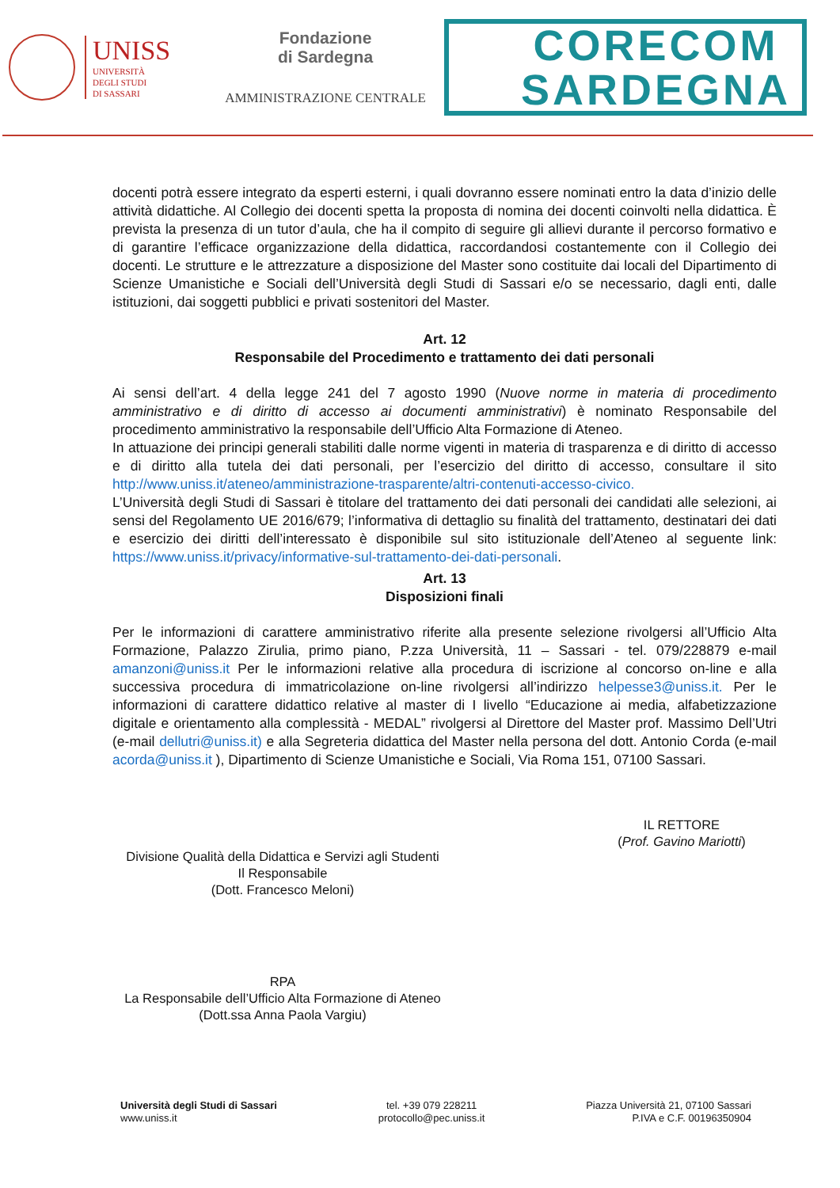UNISS
UNIVERSITÀ
DEGLI STUDI
DI SASSARI
Fondazione
di Sardegna
AMMINISTRAZIONE CENTRALE
CORECOM
SARDEGNA
docenti potrà essere integrato da esperti esterni, i quali dovranno essere nominati entro la data d’inizio delle attività didattiche. Al Collegio dei docenti spetta la proposta di nomina dei docenti coinvolti nella didattica. È prevista la presenza di un tutor d’aula, che ha il compito di seguire gli allievi durante il percorso formativo e di garantire l’efficace organizzazione della didattica, raccordandosi costantemente con il Collegio dei docenti. Le strutture e le attrezzature a disposizione del Master sono costituite dai locali del Dipartimento di Scienze Umanistiche e Sociali dell’Università degli Studi di Sassari e/o se necessario, dagli enti, dalle istituzioni, dai soggetti pubblici e privati sostenitori del Master.
Art. 12
Responsabile del Procedimento e trattamento dei dati personali
Ai sensi dell’art. 4 della legge 241 del 7 agosto 1990 (Nuove norme in materia di procedimento amministrativo e di diritto di accesso ai documenti amministrativi) è nominato Responsabile del procedimento amministrativo la responsabile dell’Ufficio Alta Formazione di Ateneo.
In attuazione dei principi generali stabiliti dalle norme vigenti in materia di trasparenza e di diritto di accesso e di diritto alla tutela dei dati personali, per l’esercizio del diritto di accesso, consultare il sito http://www.uniss.it/ateneo/amministrazione-trasparente/altri-contenuti-accesso-civico.
L’Università degli Studi di Sassari è titolare del trattamento dei dati personali dei candidati alle selezioni, ai sensi del Regolamento UE 2016/679; l’informativa di dettaglio su finalità del trattamento, destinatari dei dati e esercizio dei diritti dell’interessato è disponibile sul sito istituzionale dell’Ateneo al seguente link: https://www.uniss.it/privacy/informative-sul-trattamento-dei-dati-personali.
Art. 13
Disposizioni finali
Per le informazioni di carattere amministrativo riferite alla presente selezione rivolgersi all’Ufficio Alta Formazione, Palazzo Zirulia, primo piano, P.zza Università, 11 – Sassari - tel. 079/228879 e-mail amanzoni@uniss.it Per le informazioni relative alla procedura di iscrizione al concorso on-line e alla successiva procedura di immatricolazione on-line rivolgersi all’indirizzo helpesse3@uniss.it. Per le informazioni di carattere didattico relative al master di I livello “Educazione ai media, alfabetizzazione digitale e orientamento alla complessità - MEDAL” rivolgersi al Direttore del Master prof. Massimo Dell’Utri (e-mail dellutri@uniss.it) e alla Segreteria didattica del Master nella persona del dott. Antonio Corda (e-mail acorda@uniss.it ), Dipartimento di Scienze Umanistiche e Sociali, Via Roma 151, 07100 Sassari.
Divisione Qualità della Didattica e Servizi agli Studenti
Il Responsabile
(Dott. Francesco Meloni)
RPA
La Responsabile dell’Ufficio Alta Formazione di Ateneo
(Dott.ssa Anna Paola Vargiu)
IL RETTORE
(Prof. Gavino Mariotti)
Università degli Studi di Sassari
www.uniss.it
tel. +39 079 228211
protocollo@pec.uniss.it
Piazza Università 21, 07100 Sassari
P.IVA e C.F. 00196350904